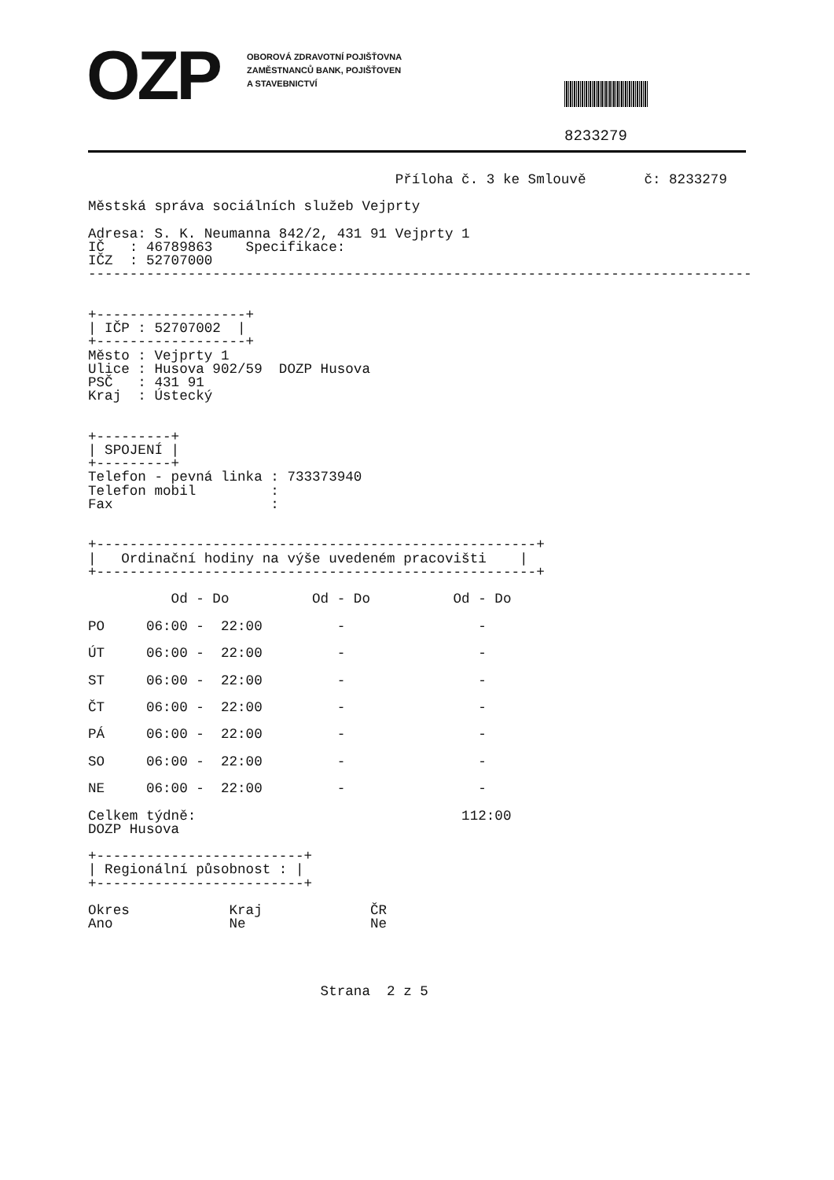OZP
OBOROVÁ ZDRAVOTNÍ POJIŠŤOVNA
ZAMĚSTNANCŮ BANK, POJIŠŤOVEN
A STAVEBNICTVÍ
8233279
                                     Příloha č. 3 ke Smlouvě       č: 8233279

Městská správa sociálních služeb Vejprty

Adresa: S. K. Neumanna 842/2, 431 91 Vejprty 1
IČ   : 46789863    Specifikace:
IČZ  : 52707000
--------------------------------------------------------------------------------


+------------------+
| IČP : 52707002  |
+------------------+
Město : Vejprty 1
Ulice : Husova 902/59  DOZP Husova
PSČ   : 431 91
Kraj  : Ústecký


+---------+
| SPOJENÍ |
+---------+
Telefon - pevná linka : 733373940
Telefon mobil         :
Fax                   :


+-----------------------------------------------------+
|   Ordinační hodiny na výše uvedeném pracovišti    |
+-----------------------------------------------------+

          Od - Do          Od - Do          Od - Do

PO     06:00 -  22:00         -                -

ÚT     06:00 -  22:00         -                -

ST     06:00 -  22:00         -                -

ČT     06:00 -  22:00         -                -

PÁ     06:00 -  22:00         -                -

SO     06:00 -  22:00         -                -

NE     06:00 -  22:00         -                -

Celkem týdně:                                112:00
DOZP Husova

+-------------------------+
| Regionální působnost : |
+-------------------------+

Okres            Kraj             ČR
Ano              Ne               Ne




                            Strana  2 z 5